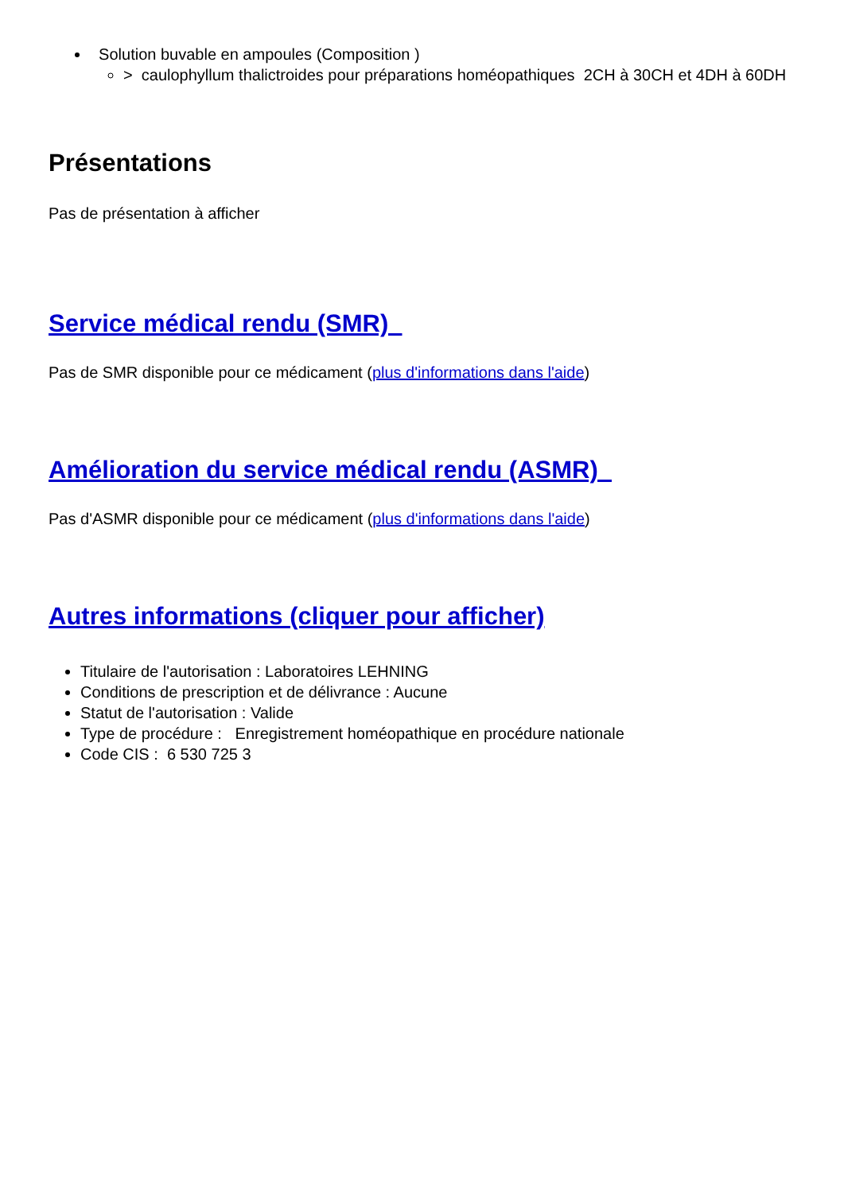Solution buvable en ampoules (Composition )
> caulophyllum thalictroides pour préparations homéopathiques 2CH à 30CH et 4DH à 60DH
Présentations
Pas de présentation à afficher
Service médical rendu (SMR)
Pas de SMR disponible pour ce médicament (plus d'informations dans l'aide)
Amélioration du service médical rendu (ASMR)
Pas d'ASMR disponible pour ce médicament (plus d'informations dans l'aide)
Autres informations (cliquer pour afficher)
Titulaire de l'autorisation : Laboratoires LEHNING
Conditions de prescription et de délivrance : Aucune
Statut de l'autorisation : Valide
Type de procédure : Enregistrement homéopathique en procédure nationale
Code CIS : 6 530 725 3